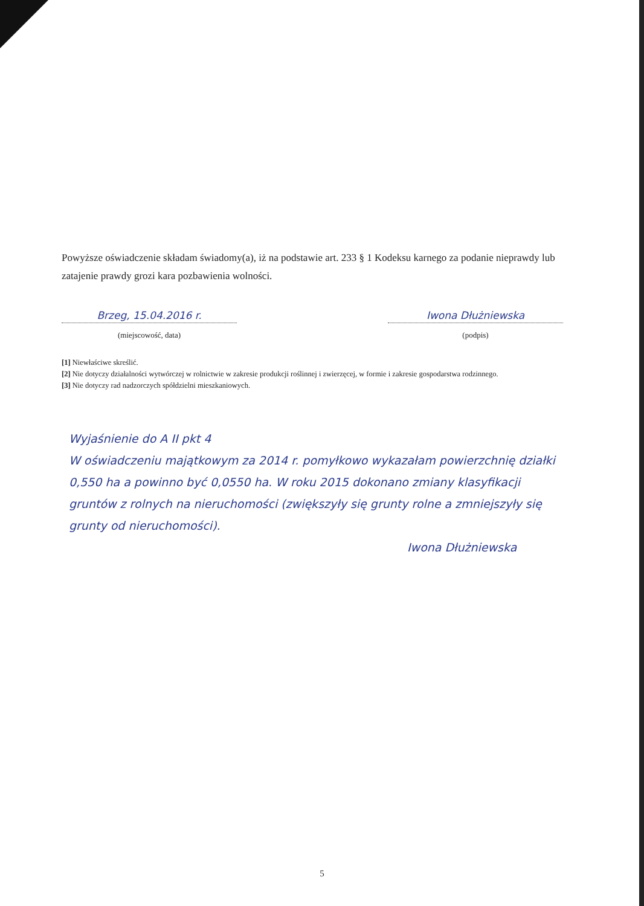Powyższe oświadczenie składam świadomy(a), iż na podstawie art. 233 § 1 Kodeksu karnego za podanie nieprawdy lub zatajenie prawdy grozi kara pozbawienia wolności.
Brzeg, 15.04.2016 r.
(miejscowość, data)
Iwona Dłużniewska
(podpis)
[1] Niewłaściwe skreślić.
[2] Nie dotyczy działalności wytwórczej w rolnictwie w zakresie produkcji roślinnej i zwierzęcej, w formie i zakresie gospodarstwa rodzinnego.
[3] Nie dotyczy rad nadzorczych spółdzielni mieszkaniowych.
Wyjaśnienie do A II pkt 4
W oświadczeniu majątkowym za 2014 r. pomyłkowo wykazałam powierzchnię działki 0,550 ha a powinno być 0,0550 ha. W roku 2015 dokonano zmiany klasyfikacji gruntów z rolnych na nieruchomości (zwiększyły się grunty rolne a zmniejszyły się grunty od nieruchomości).
Iwona Dłużniewska
5